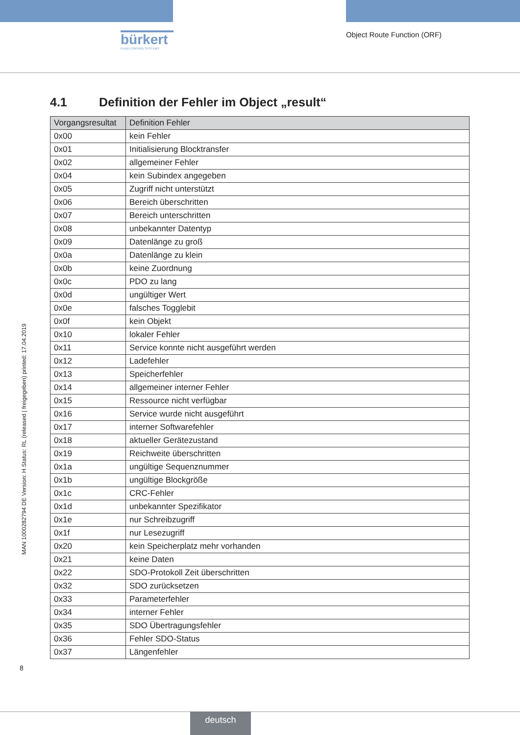bürkert
FLUID CONTROL SYSTEMS
Object Route Function (ORF)
4.1 Definition der Fehler im Object „result“
| Vorgangsresultat | Definition Fehler |
| --- | --- |
| 0x00 | kein Fehler |
| 0x01 | Initialisierung Blocktransfer |
| 0x02 | allgemeiner Fehler |
| 0x04 | kein Subindex angegeben |
| 0x05 | Zugriff nicht unterstützt |
| 0x06 | Bereich überschritten |
| 0x07 | Bereich unterschritten |
| 0x08 | unbekannter Datentyp |
| 0x09 | Datenlänge zu groß |
| 0x0a | Datenlänge zu klein |
| 0x0b | keine Zuordnung |
| 0x0c | PDO zu lang |
| 0x0d | ungültiger Wert |
| 0x0e | falsches Togglebit |
| 0x0f | kein Objekt |
| 0x10 | lokaler Fehler |
| 0x11 | Service konnte nicht ausgeführt werden |
| 0x12 | Ladefehler |
| 0x13 | Speicherfehler |
| 0x14 | allgemeiner interner Fehler |
| 0x15 | Ressource nicht verfügbar |
| 0x16 | Service wurde nicht ausgeführt |
| 0x17 | interner Softwarefehler |
| 0x18 | aktueller Gerätezustand |
| 0x19 | Reichweite überschritten |
| 0x1a | ungültige Sequenznummer |
| 0x1b | ungültige Blockgröße |
| 0x1c | CRC-Fehler |
| 0x1d | unbekannter Spezifikator |
| 0x1e | nur Schreibzugriff |
| 0x1f | nur Lesezugriff |
| 0x20 | kein Speicherplatz mehr vorhanden |
| 0x21 | keine Daten |
| 0x22 | SDO-Protokoll Zeit überschritten |
| 0x32 | SDO zurücksetzen |
| 0x33 | Parameterfehler |
| 0x34 | interner Fehler |
| 0x35 | SDO Übertragungsfehler |
| 0x36 | Fehler SDO-Status |
| 0x37 | Längenfehler |
MAN 1000282794 DE Version: H Status: RL (released | freigegeben) printed: 17.04.2019
8
deutsch